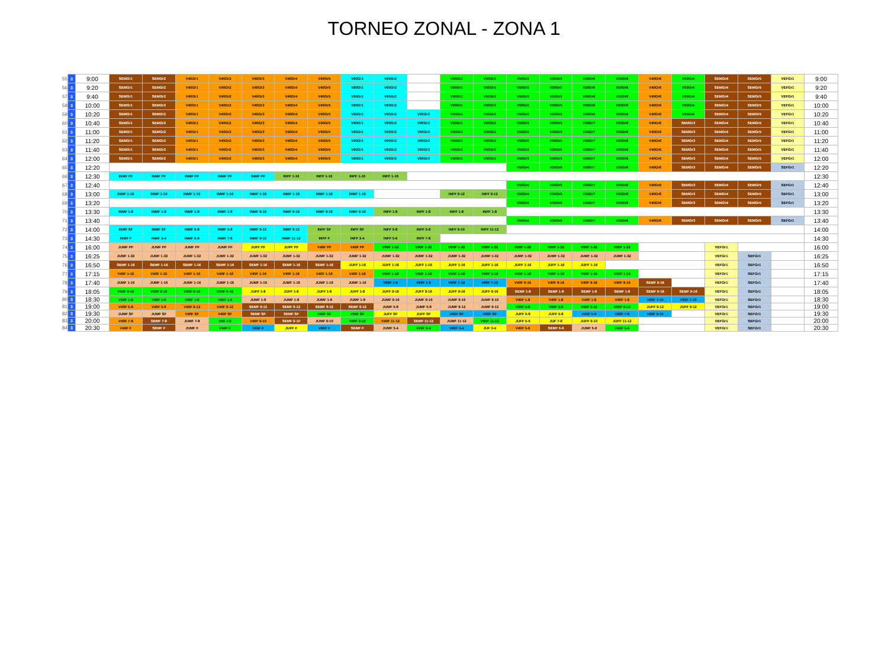TORNEO ZONAL - ZONA 1
| 55 | 3 | 9:00 | SEMGr1 | SEMGr2 | V40Gr1 | V40Gr2 | V40Gr3 | V40Gr4 | V40Gr5 | V60Gr1 | V60Gr2 | | V50Gr1 | V50Gr2 | V50Gr3 | V50Gr5 | V50Gr6 | V50Gr8 | V40Gr6 | V50Gr4 | SEMGr4 | SEMGr5 | VEFGr1 | 9:00 |
| 56 | 3 | 9:20 | SEMGr1 | SEMGr2 | V40Gr1 | V40Gr2 | V40Gr3 | V40Gr4 | V40Gr5 | V60Gr1 | V60Gr2 | | V50Gr1 | V50Gr2 | V50Gr3 | V50Gr5 | V50Gr6 | V50Gr8 | V40Gr6 | V50Gr4 | SEMGr4 | SEMGr5 | VEFGr1 | 9:20 |
| 57 | 3 | 9:40 | SEMGr1 | SEMGr2 | V40Gr1 | V40Gr2 | V40Gr3 | V40Gr4 | V40Gr5 | V60Gr1 | V60Gr2 | | V50Gr1 | V50Gr2 | V50Gr3 | V50Gr5 | V50Gr6 | V50Gr8 | V40Gr6 | V50Gr4 | SEMGr4 | SEMGr5 | VEFGr1 | 9:40 |
| 58 | 3 | 10:00 | SEMGr1 | SEMGr2 | V40Gr1 | V40Gr2 | V40Gr3 | V40Gr4 | V40Gr5 | V60Gr1 | V60Gr2 | | V50Gr1 | V50Gr2 | V50Gr3 | V50Gr5 | V50Gr6 | V50Gr8 | V40Gr6 | V50Gr4 | SEMGr4 | SEMGr5 | VEFGr1 | 10:00 |
| 59 | 3 | 10:20 | SEMGr1 | SEMGr2 | V40Gr1 | V40Gr2 | V40Gr3 | V40Gr4 | V40Gr5 | V60Gr1 | V60Gr2 | V60Gr3 | V50Gr1 | V50Gr2 | V50Gr3 | V50Gr5 | V50Gr6 | V50Gr8 | V40Gr6 | V50Gr4 | SEMGr4 | SEMGr5 | VEFGr1 | 10:20 |
| 60 | 3 | 10:40 | SEMGr1 | SEMGr2 | V40Gr1 | V40Gr2 | V40Gr3 | V40Gr4 | V40Gr5 | V60Gr1 | V60Gr2 | V60Gr3 | V50Gr1 | V50Gr2 | V50Gr3 | V50Gr5 | V50Gr7 | V50Gr8 | V40Gr6 | SEMGr3 | SEMGr4 | SEMGr5 | VEFGr1 | 10:40 |
| 61 | 3 | 11:00 | SEMGr1 | SEMGr2 | V40Gr1 | V40Gr2 | V40Gr3 | V40Gr4 | V40Gr5 | V60Gr1 | V60Gr2 | V60Gr3 | V50Gr1 | V50Gr2 | V50Gr3 | V50Gr5 | V50Gr7 | V50Gr8 | V40Gr6 | SEMGr3 | SEMGr4 | SEMGr5 | VEFGr1 | 11:00 |
| 62 | 3 | 11:20 | SEMGr1 | SEMGr2 | V40Gr1 | V40Gr2 | V40Gr3 | V40Gr4 | V40Gr5 | V60Gr1 | V60Gr2 | V60Gr3 | V50Gr1 | V50Gr2 | V50Gr3 | V50Gr5 | V50Gr7 | V50Gr8 | V40Gr6 | SEMGr3 | SEMGr4 | SEMGr5 | VEFGr1 | 11:20 |
| 63 | 3 | 11:40 | SEMGr1 | SEMGr2 | V40Gr1 | V40Gr2 | V40Gr3 | V40Gr4 | V40Gr5 | V60Gr1 | V60Gr2 | V60Gr3 | V50Gr1 | V50Gr2 | V50Gr3 | V50Gr5 | V50Gr7 | V50Gr8 | V40Gr6 | SEMGr3 | SEMGr4 | SEMGr5 | VEFGr1 | 11:40 |
| 64 | 3 | 12:00 | SEMGr1 | SEMGr2 | V40Gr1 | V40Gr2 | V40Gr3 | V40Gr4 | V40Gr5 | V60Gr1 | V60Gr2 | V60Gr3 | V50Gr1 | V50Gr2 | V50Gr3 | V50Gr5 | V50Gr7 | V50Gr8 | V40Gr6 | SEMGr3 | SEMGr4 | SEMGr5 | VEFGr1 | 12:00 |
| 65 | 3 | 12:20 | | | | | | | | | | | | | V50Gr4 | V50Gr6 | V50Gr7 | V50Gr8 | V40Gr6 | SEMGr3 | SEMGr4 | SEMGr5 | SEFGr1 | 12:20 |
| 66 | 3 | 12:30 | INMF PF | INMF PF | INMF PF | INMF PF | INMF PF | INFF 1-16 | INFF 1-16 | INFF 1-16 | INFF 1-16 | | | | | | | | | | | | | 12:30 |
| 67 | 3 | 12:40 | | | | | | | | | | | | | V50Gr4 | V50Gr6 | V50Gr7 | V50Gr8 | V40Gr6 | SEMGr3 | SEMGr4 | SEMGr5 | SEFGr1 | 12:40 |
| 68 | 3 | 13:00 | INMF 1-16 | INMF 1-16 | INMF 1-16 | INMF 1-16 | INMF 1-16 | INMF 1-16 | INMF 1-16 | INMF 1-16 | | | INFF 9-12 | INFF 9-12 | V50Gr4 | V50Gr6 | V50Gr7 | V50Gr8 | V40Gr6 | SEMGr3 | SEMGr4 | SEMGr5 | SEFGr1 | 13:00 |
| 69 | 3 | 13:20 | | | | | | | | | | | | | V50Gr4 | V50Gr6 | V50Gr7 | V50Gr8 | V40Gr6 | SEMGr3 | SEMGr4 | SEMGr5 | SEFGr1 | 13:20 |
| 70 | 3 | 13:30 | INMF 1-8 | INMF 1-8 | INMF 1-8 | INMF 1-8 | INMF 9-16 | INMF 9-16 | INMF 9-16 | INMF 9-16 | INFF 1-8 | INFF 1-8 | INFF 1-8 | INFF 1-8 | | | | | | | | | | 13:30 |
| 71 | 3 | 13:40 | | | | | | | | | | | | | V50Gr4 | V50Gr6 | V50Gr7 | V50Gr8 | V40Gr6 | SEMGr3 | SEMGr4 | SEMGr5 | SEFGr1 | 13:40 |
| 72 | 3 | 14:00 | INMF SF | INMF SF | INMF 5-8 | INMF 5-8 | INMF 9-12 | INMF 9-12 | INFF SF | INFF SF | INFF 5-8 | INFF 5-8 | INFF 9-10 | INFF 11-12 | | | | | | | | | | 14:00 |
| 73 | 3 | 14:30 | INMF F | INMF 3-4 | INMF 5-6 | INMF 7-8 | INMF 9-10 | INMF 11-12 | INFF F | INFF 3-4 | INFF 5-6 | INFF 7-8 | | | | | | | | | | | | 14:30 |
| 74 | 3 | 16:00 | JUMF PF | JUMF PF | JUMF PF | JUMF PF | JUFF PF | JUFF PF | V40F PF | V40F PF | V50F 1-32 | V50F 1-32 | V50F 1-32 | V50F 1-32 | V50F 1-32 | V50F 1-32 | V50F 1-32 | V50F 1-32 | | | VEFGr1 | | | 16:00 |
| 75 | 3 | 16:25 | JUMF 1-32 | JUMF 1-32 | JUMF 1-32 | JUMF 1-32 | JUMF 1-32 | JUMF 1-32 | JUMF 1-32 | JUMF 1-32 | JUMF 1-32 | JUMF 1-32 | JUMF 1-32 | JUMF 1-32 | JUMF 1-32 | JUMF 1-32 | JUMF 1-32 | JUMF 1-32 | | | VEFGr1 | SEFGr1 | | 16:25 |
| 76 | 3 | 16:50 | SEMF 1-16 | SEMF 1-16 | SEMF 1-16 | SEMF 1-16 | SEMF 1-16 | SEMF 1-16 | SEMF 1-16 | JUFF 1-16 | JUFF 1-16 | JUFF 1-16 | JUFF 1-16 | JUFF 1-16 | JUFF 1-16 | JUFF 1-16 | JUFF 1-16 | | | | VEFGr1 | SEFGr1 | | 16:50 |
| 77 | 3 | 17:15 | V40F 1-16 | V40F 1-16 | V40F 1-16 | V40F 1-16 | V40F 1-16 | V40F 1-16 | V40F 1-16 | V40F 1-16 | V50F 1-16 | V50F 1-16 | V50F 1-16 | V50F 1-16 | V50F 1-16 | V50F 1-16 | V50F 1-16 | V50F 1-16 | | | VEFGr1 | SEFGr1 | | 17:15 |
| 78 | 3 | 17:40 | JUMF 1-16 | JUMF 1-16 | JUMF 1-16 | JUMF 1-16 | JUMF 1-16 | JUMF 1-16 | JUMF 1-16 | JUMF 1-16 | V60F 1-6 | V60F 1-6 | V60F 7-12 | V60F 7-12 | V40F 9-16 | V40F 9-16 | V40F 9-16 | V40F 9-16 | SEMF 9-16 | | VEFGr1 | SEFGr1 | | 17:40 |
| 79 | 3 | 18:05 | V50F 9-16 | V50F 9-16 | V50F 9-16 | V50F 9-16 | JUFF 1-8 | JUFF 1-8 | JUFF 1-8 | JUFF 1-8 | JUFF 9-16 | JUFF 9-16 | JUFF 9-16 | JUFF 9-16 | SEMF 1-8 | SEMF 1-8 | SEMF 1-8 | SEMF 1-8 | SEMF 9-16 | SEMF 9-16 | VEFGr1 | SEFGr1 | | 18:05 |
| 80 | 3 | 18:30 | V50F 1-8 | V50F 1-8 | V50F 1-8 | V50F 1-8 | JUMF 1-8 | JUMF 1-8 | JUMF 1-8 | JUMF 1-8 | JUMF 9-16 | JUMF 9-16 | JUMF 9-16 | JUMF 9-16 | V40F 1-8 | V40F 1-8 | V40F 1-8 | V40F 1-8 | V60F 7-10 | V60F 7-10 | VEFGr1 | SEFGr1 | | 18:30 |
| 81 | 3 | 19:00 | V40F 5-8 | V40F 5-8 | V40F 9-12 | V40F 9-12 | SEMF 9-12 | SEMF 9-12 | SEMF 9-12 | SEMF 9-12 | JUMF 5-8 | JUMF 5-8 | JUMF 9-12 | JUMF 9-12 | V50F 5-8 | V50F 5-8 | V50F 9-12 | V50F 9-12 | JUFF 9-12 | JUFF 9-12 | VEFGr1 | SEFGr1 | | 19:00 |
| 82 | 3 | 19:30 | JUMF SF | JUMF SF | V40F SF | V40F SF | SEMF SF | SEMF SF | V50F SF | V50F SF | JUFF SF | JUFF SF | V60F SF | V60F SF | JUFF 5-8 | JUFF 5-8 | V50F 5-6 | V60F 7-8 | V60F 9-10 | | VEFGr1 | SEFGr1 | | 19:30 |
| 83 | 3 | 20:00 | V40F 7-8 | SEMF 7-8 | JUMF 7-8 | V50 7-8 | V40F 9-10 | SEMF 9-10 | JUMF 9-10 | V50F 9-10 | V40F 11-12 | SEMF 11-12 | JUMF 11-12 | V50F 11-12 | JUFF 5-6 | JUF 7-8 | JUFF 9-10 | JUFF 11-12 | | | VEFGr1 | SEFGr1 | | 20:00 |
| 84 | 3 | 20:30 | V40F F | SEMF F | JUMF F | V50F F | V60F F | JUFF F | V60F F | SEMF F | JUMF 3-4 | V50F 3-4 | V60F 3-4 | JUF 3-4 | V40F 5-6 | SEMF 5-6 | JUMF 5-6 | V50F 5-6 | | | VEFGr1 | SEFGr1 | | 20:30 |